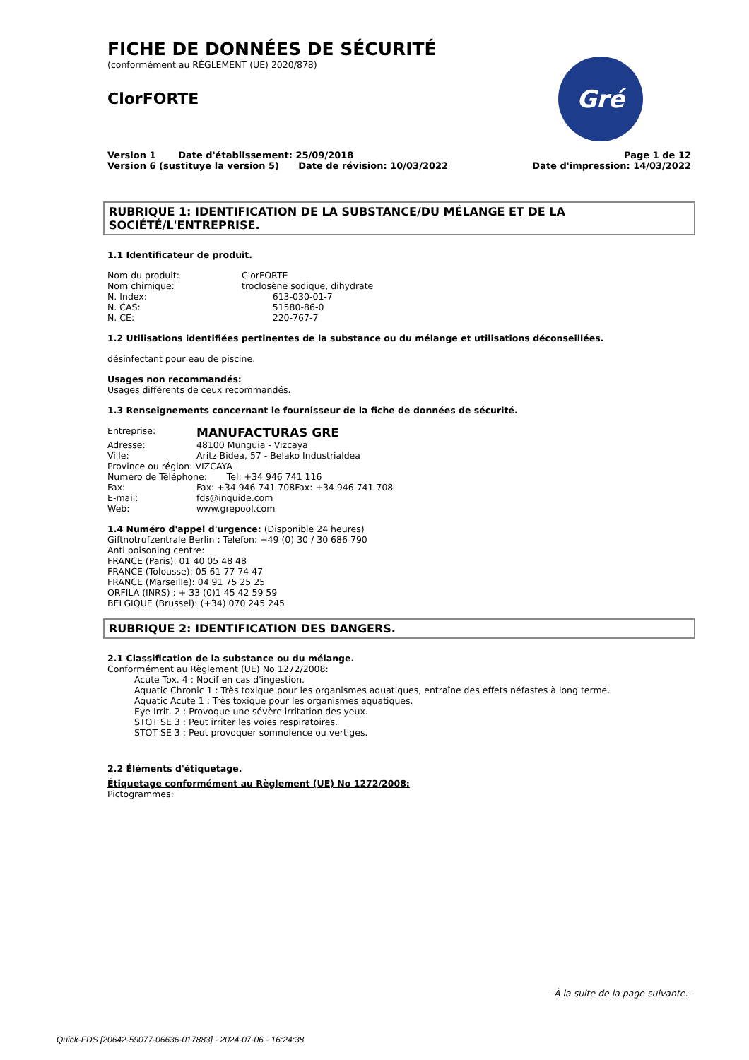FICHE DE DONNÉES DE SÉCURITÉ
(conformément au RÈGLEMENT (UE) 2020/878)
ClorFORTE
Gré
Version 1 Date d'établissement: 25/09/2018
Version 6 (sustituye la version 5) Date de révision: 10/03/2022
Page 1 de 12
Date d'impression: 14/03/2022
RUBRIQUE 1: IDENTIFICATION DE LA SUBSTANCE/DU MÉLANGE ET DE LA SOCIÉTÉ/L'ENTREPRISE.
1.1 Identificateur de produit.
Nom du produit: ClorFORTE
Nom chimique: troclosène sodique, dihydrate
N. Index: 613-030-01-7
N. CAS: 51580-86-0
N. CE: 220-767-7
1.2 Utilisations identifiées pertinentes de la substance ou du mélange et utilisations déconseillées.
désinfectant pour eau de piscine.
Usages non recommandés:
Usages différents de ceux recommandés.
1.3 Renseignements concernant le fournisseur de la fiche de données de sécurité.
Entreprise: MANUFACTURAS GRE
Adresse: 48100 Munguia - Vizcaya
Ville: Aritz Bidea, 57 - Belako Industrialdea
Province ou région: VIZCAYA
Numéro de Téléphone: Tel: +34 946 741 116
Fax: Fax: +34 946 741 708Fax: +34 946 741 708
E-mail: fds@inquide.com
Web: www.grepool.com
1.4 Numéro d'appel d'urgence: (Disponible 24 heures)
Giftnotrufzentrale Berlin : Telefon: +49 (0) 30 / 30 686 790
Anti poisoning centre:
FRANCE (Paris): 01 40 05 48 48
FRANCE (Tolousse): 05 61 77 74 47
FRANCE (Marseille): 04 91 75 25 25
ORFILA (INRS) : + 33 (0)1 45 42 59 59
BELGIQUE (Brussel): (+34) 070 245 245
RUBRIQUE 2: IDENTIFICATION DES DANGERS.
2.1 Classification de la substance ou du mélange.
Conformément au Règlement (UE) No 1272/2008:
Acute Tox. 4 : Nocif en cas d'ingestion.
Aquatic Chronic 1 : Très toxique pour les organismes aquatiques, entraîne des effets néfastes à long terme.
Aquatic Acute 1 : Très toxique pour les organismes aquatiques.
Eye Irrit. 2 : Provoque une sévère irritation des yeux.
STOT SE 3 : Peut irriter les voies respiratoires.
STOT SE 3 : Peut provoquer somnolence ou vertiges.
2.2 Éléments d'étiquetage.
Étiquetage conformément au Règlement (UE) No 1272/2008:
Pictogrammes:
-À la suite de la page suivante.-
Quick-FDS [20642-59077-06636-017883] - 2024-07-06 - 16:24:38